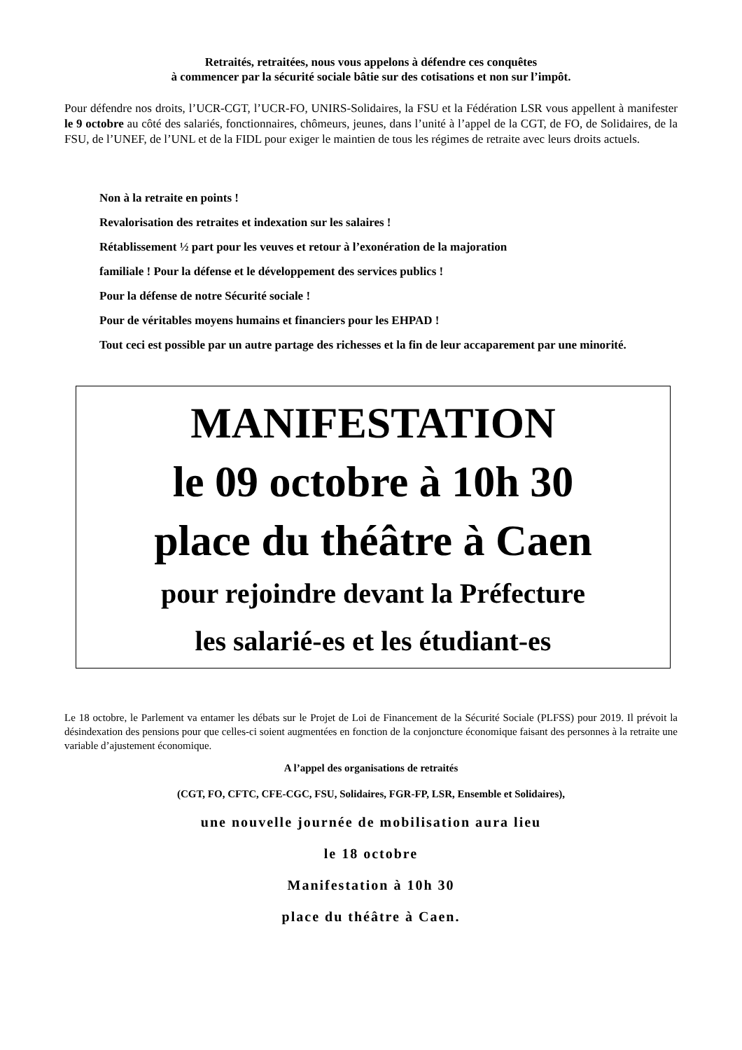Retraités, retraitées, nous vous appelons à défendre ces conquêtes
à commencer par la sécurité sociale bâtie sur des cotisations et non sur l’impôt.
Pour défendre nos droits, l’UCR-CGT, l’UCR-FO, UNIRS-Solidaires, la FSU et la Fédération LSR vous appellent à manifester le 9 octobre au côté des salariés, fonctionnaires, chômeurs, jeunes, dans l’unité à l’appel de la CGT, de FO, de Solidaires, de la FSU, de l’UNEF, de l’UNL et de la FIDL pour exiger le maintien de tous les régimes de retraite avec leurs droits actuels.
Non à la retraite en points !
Revalorisation des retraites et indexation sur les salaires !
Rétablissement ½ part pour les veuves et retour à l’exonération de la majoration
familiale ! Pour la défense et le développement des services publics !
Pour la défense de notre Sécurité sociale !
Pour de véritables moyens humains et financiers pour les EHPAD !
Tout ceci est possible par un autre partage des richesses et la fin de leur accaparement par une minorité.
MANIFESTATION
le 09 octobre à 10h 30
place du théâtre à Caen
pour rejoindre devant la Préfecture
les salarié-es et les étudiant-es
Le 18 octobre, le Parlement va entamer les débats sur le Projet de Loi de Financement de la Sécurité Sociale (PLFSS) pour 2019. Il prévoit la désindexation des pensions pour que celles-ci soient augmentées en fonction de la conjoncture économique faisant des personnes à la retraite une variable d’ajustement économique.
A l’appel des organisations de retraités
(CGT, FO, CFTC, CFE-CGC, FSU, Solidaires, FGR-FP, LSR, Ensemble et Solidaires),
une nouvelle journée de mobilisation aura lieu
le 18 octobre
Manifestation à 10h 30
place du théâtre à Caen.